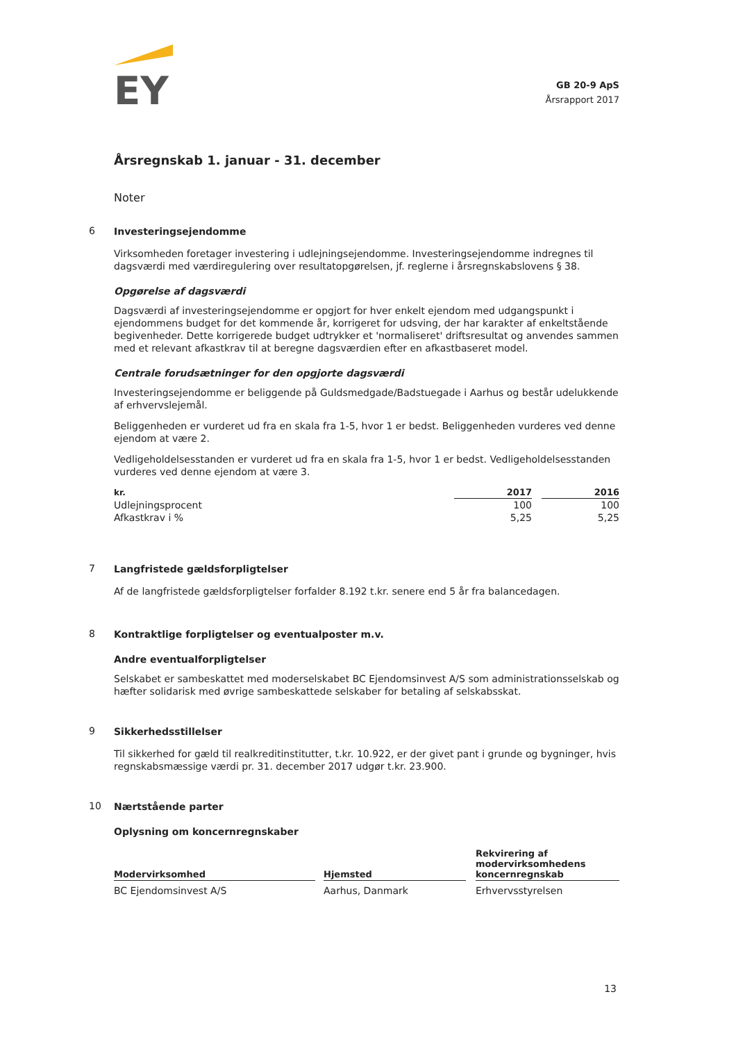EY
GB 20-9 ApS
Årsrapport 2017
Årsregnskab 1. januar - 31. december
Noter
6
Investeringsejendomme
Virksomheden foretager investering i udlejningsejendomme. Investeringsejendomme indregnes til dagsværdi med værdiregulering over resultatopgørelsen, jf. reglerne i årsregnskabslovens § 38.
Opgørelse af dagsværdi
Dagsværdi af investeringsejendomme er opgjort for hver enkelt ejendom med udgangspunkt i ejendommens budget for det kommende år, korrigeret for udsving, der har karakter af enkeltstående begivenheder. Dette korrigerede budget udtrykker et 'normaliseret' driftsresultat og anvendes sammen med et relevant afkastkrav til at beregne dagsværdien efter en afkastbaseret model.
Centrale forudsætninger for den opgjorte dagsværdi
Investeringsejendomme er beliggende på Guldsmedgade/Badstuegade i Aarhus og består udelukkende af erhvervslejemål.
Beliggenheden er vurderet ud fra en skala fra 1-5, hvor 1 er bedst. Beliggenheden vurderes ved denne ejendom at være 2.
Vedligeholdelsesstanden er vurderet ud fra en skala fra 1-5, hvor 1 er bedst. Vedligeholdelsesstanden vurderes ved denne ejendom at være 3.
| kr. | 2017 | | 2016 |
| --- | --- | --- | --- |
| Udlejningsprocent | 100 | | 100 |
| Afkastkrav i % | 5,25 | | 5,25 |
7
Langfristede gældsforpligtelser
Af de langfristede gældsforpligtelser forfalder 8.192 t.kr. senere end 5 år fra balancedagen.
8
Kontraktlige forpligtelser og eventualposter m.v.
Andre eventualforpligtelser
Selskabet er sambeskattet med moderselskabet BC Ejendomsinvest A/S som administrationsselskab og hæfter solidarisk med øvrige sambeskattede selskaber for betaling af selskabsskat.
9
Sikkerhedsstillelser
Til sikkerhed for gæld til realkreditinstitutter, t.kr. 10.922, er der givet pant i grunde og bygninger, hvis regnskabsmæssige værdi pr. 31. december 2017 udgør t.kr. 23.900.
10
Nærtstående parter
Oplysning om koncernregnskaber
| Modervirksomhed | | Hjemsted | | Rekvirering af modervirksomhedens koncernregnskab |
| --- | --- | --- | --- | --- |
| BC Ejendomsinvest A/S | | Aarhus, Danmark | | Erhvervsstyrelsen |
13